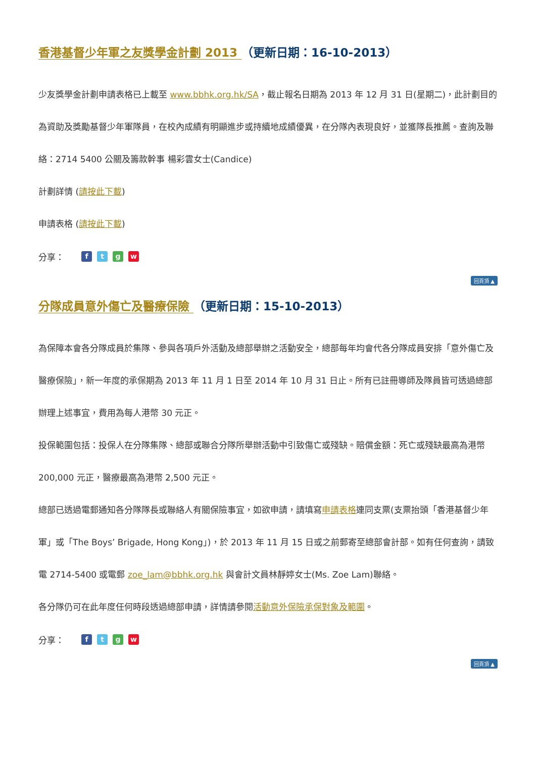香港基督少年軍之友獎學金計劃 2013 （更新日期：16-10-2013）
少友獎學金計劃申請表格已上載至 www.bbhk.org.hk/SA，截止報名日期為 2013 年 12 月 31 日(星期二)，此計劃目的為資助及獎勵基督少年軍隊員，在校內成績有明顯進步或持續地成績優異，在分隊內表現良好，並獲隊長推薦。查詢及聯絡：2714 5400 公關及籌款幹事 楊彩雲女士(Candice)
計劃詳情 (請按此下載)
申請表格 (請按此下載)
分享： ftgw
回頁頂 ▲
分隊成員意外傷亡及醫療保險 （更新日期：15-10-2013）
為保障本會各分隊成員於集隊、參與各項戶外活動及總部舉辦之活動安全，總部每年均會代各分隊成員安排「意外傷亡及醫療保險」，新一年度的承保期為 2013 年 11 月 1 日至 2014 年 10 月 31 日止。所有已註冊導師及隊員皆可透過總部辦理上述事宜，費用為每人港幣 30 元正。
投保範圍包括：投保人在分隊集隊、總部或聯合分隊所舉辦活動中引致傷亡或殘缺。賠償金額：死亡或殘缺最高為港幣 200,000 元正，醫療最高為港幣 2,500 元正。
總部已透過電郵通知各分隊隊長或聯絡人有關保險事宜，如欲申請，請填寫申請表格連同支票(支票抬頭「香港基督少年軍」或「The Boys’ Brigade, Hong Kong」)，於 2013 年 11 月 15 日或之前郵寄至總部會計部。如有任何查詢，請致電 2714-5400 或電郵 zoe_lam@bbhk.org.hk 與會計文員林靜婷女士(Ms. Zoe Lam)聯絡。
各分隊仍可在此年度任何時段透過總部申請，詳情請參閱活動意外保險承保對象及範圍。
分享： ftgw
回頁頂 ▲